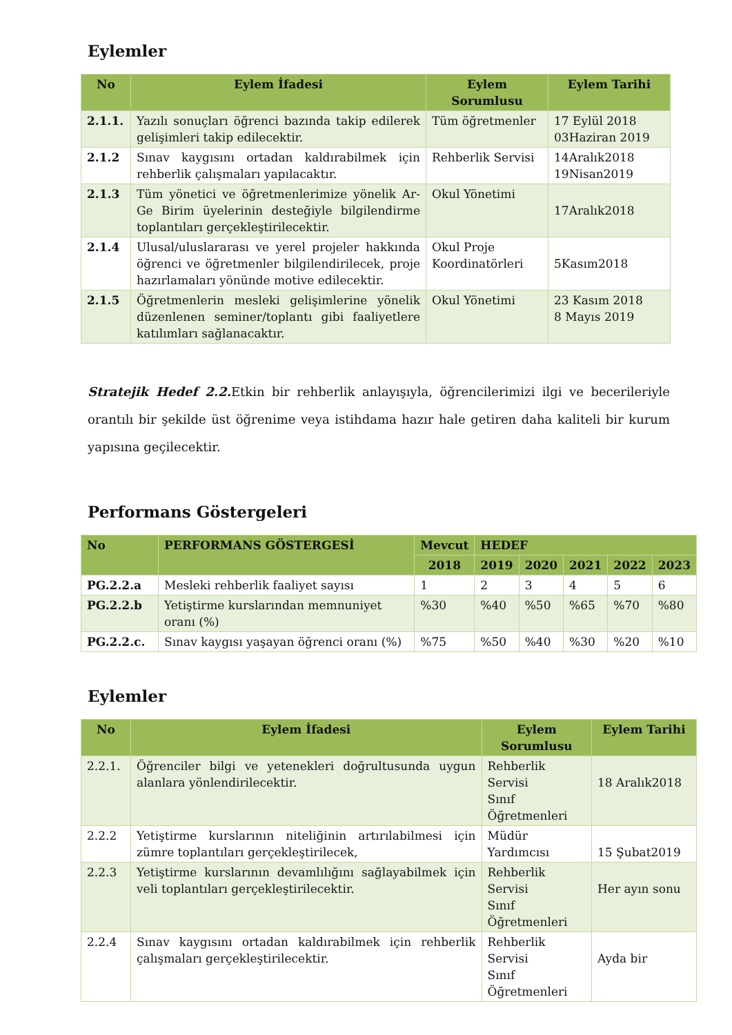Eylemler
| No | Eylem İfadesi | Eylem Sorumlusu | Eylem Tarihi |
| --- | --- | --- | --- |
| 2.1.1. | Yazılı sonuçları öğrenci bazında takip edilerek gelişimleri takip edilecektir. | Tüm öğretmenler | 17 Eylül 2018 03Haziran 2019 |
| 2.1.2 | Sınav kaygısını ortadan kaldırabilmek için rehberlik çalışmaları yapılacaktır. | Rehberlik Servisi | 14Aralık2018 19Nisan2019 |
| 2.1.3 | Tüm yönetici ve öğretmenlerimize yönelik Ar-Ge Birim üyelerinin desteğiyle bilgilendirme toplantıları gerçekleştirilecektir. | Okul Yönetimi | 17Aralık2018 |
| 2.1.4 | Ulusal/uluslararası ve yerel projeler hakkında öğrenci ve öğretmenler bilgilendirilecek, proje hazırlamaları yönünde motive edilecektir. | Okul Proje Koordinatörleri | 5Kasım2018 |
| 2.1.5 | Öğretmenlerin mesleki gelişimlerine yönelik düzenlenen seminer/toplantı gibi faaliyetlere katılımları sağlanacaktır. | Okul Yönetimi | 23 Kasım 2018 8 Mayıs 2019 |
Stratejik Hedef 2.2. Etkin bir rehberlik anlayışıyla, öğrencilerimizi ilgi ve becerileriyle orantılı bir şekilde üst öğrenime veya istihdama hazır hale getiren daha kaliteli bir kurum yapısına geçilecektir.
Performans Göstergeleri
| No | PERFORMANS GÖSTERGESİ | Mevcut | HEDEF | | | | |
| --- | --- | --- | --- | --- | --- | --- | --- |
| | | 2018 | 2019 | 2020 | 2021 | 2022 | 2023 |
| PG.2.2.a | Mesleki rehberlik faaliyet sayısı | 1 | 2 | 3 | 4 | 5 | 6 |
| PG.2.2.b | Yetiştirme kurslarından memnuniyet oranı (%) | %30 | %40 | %50 | %65 | %70 | %80 |
| PG.2.2.c. | Sınav kaygısı yaşayan öğrenci oranı (%) | %75 | %50 | %40 | %30 | %20 | %10 |
Eylemler
| No | Eylem İfadesi | Eylem Sorumlusu | Eylem Tarihi |
| --- | --- | --- | --- |
| 2.2.1. | Öğrenciler bilgi ve yetenekleri doğrultusunda uygun alanlara yönlendirilecektir. | Rehberlik Servisi Sınıf Öğretmenleri | 18 Aralık2018 |
| 2.2.2 | Yetiştirme kurslarının niteliğinin artırılabilmesi için zümre toplantıları gerçekleştirilecek, | Müdür Yardımcısı | 15 Şubat2019 |
| 2.2.3 | Yetiştirme kurslarının devamlılığını sağlayabilmek için veli toplantıları gerçekleştirilecektir. | Rehberlik Servisi Sınıf Öğretmenleri | Her ayın sonu |
| 2.2.4 | Sınav kaygısını ortadan kaldırabilmek için rehberlik çalışmaları gerçekleştirilecektir. | Rehberlik Servisi Sınıf Öğretmenleri | Ayda bir |